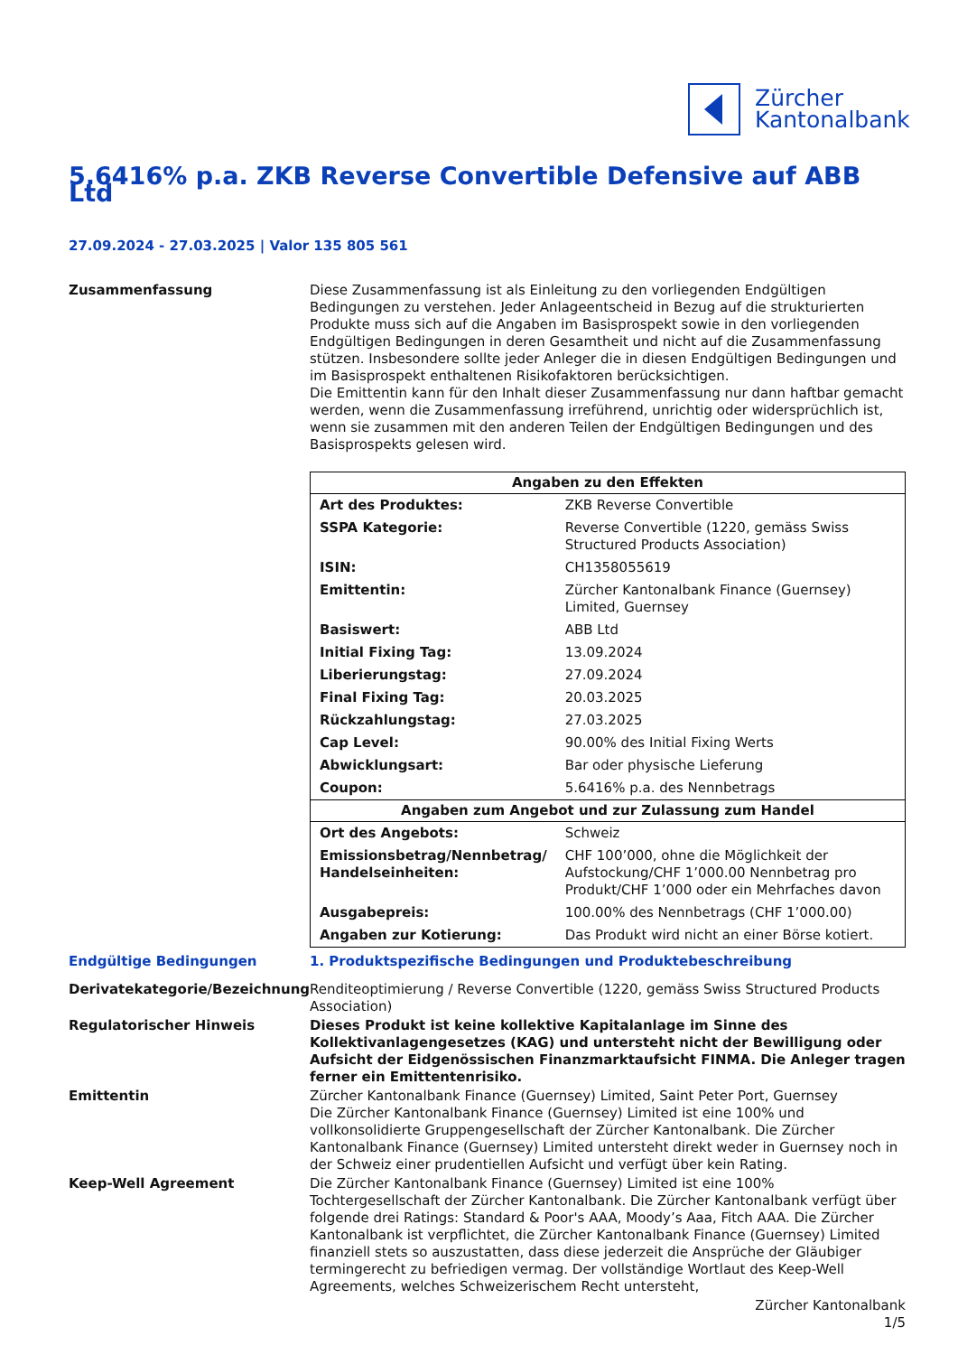Zürcher
Kantonalbank
5.6416% p.a. ZKB Reverse Convertible Defensive auf ABB Ltd
27.09.2024 - 27.03.2025 | Valor 135 805 561
Zusammenfassung Diese Zusammenfassung ist als Einleitung zu den vorliegenden Endgültigen Bedingungen zu verstehen. Jeder Anlageentscheid in Bezug auf die strukturierten Produkte muss sich auf die Angaben im Basisprospekt sowie in den vorliegenden Endgültigen Bedingungen in deren Gesamtheit und nicht auf die Zusammenfassung stützen. Insbesondere sollte jeder Anleger die in diesen Endgültigen Bedingungen und im Basisprospekt enthaltenen Risikofaktoren berücksichtigen.
Die Emittentin kann für den Inhalt dieser Zusammenfassung nur dann haftbar gemacht werden, wenn die Zusammenfassung irreführend, unrichtig oder widersprüchlich ist, wenn sie zusammen mit den anderen Teilen der Endgültigen Bedingungen und des Basisprospekts gelesen wird.
| Angaben zu den Effekten | |
| --- | --- |
| Art des Produktes: | ZKB Reverse Convertible |
| SSPA Kategorie: | Reverse Convertible (1220, gemäss Swiss Structured Products Association) |
| ISIN: | CH1358055619 |
| Emittentin: | Zürcher Kantonalbank Finance (Guernsey) Limited, Guernsey |
| Basiswert: | ABB Ltd |
| Initial Fixing Tag: | 13.09.2024 |
| Liberierungstag: | 27.09.2024 |
| Final Fixing Tag: | 20.03.2025 |
| Rückzahlungstag: | 27.03.2025 |
| Cap Level: | 90.00% des Initial Fixing Werts |
| Abwicklungsart: | Bar oder physische Lieferung |
| Coupon: | 5.6416% p.a. des Nennbetrags |
| Angaben zum Angebot und zur Zulassung zum Handel | |
| Ort des Angebots: | Schweiz |
| Emissionsbetrag/Nennbetrag/ Handelseinheiten: | CHF 100’000, ohne die Möglichkeit der Aufstockung/CHF 1’000.00 Nennbetrag pro Produkt/CHF 1’000 oder ein Mehrfaches davon |
| Ausgabepreis: | 100.00% des Nennbetrags (CHF 1’000.00) |
| Angaben zur Kotierung: | Das Produkt wird nicht an einer Börse kotiert. |
Endgültige Bedingungen 1. Produktspezifische Bedingungen und Produktebeschreibung
Derivatekategorie/Bezeichnung Renditeoptimierung / Reverse Convertible (1220, gemäss Swiss Structured Products Association)
Regulatorischer Hinweis Dieses Produkt ist keine kollektive Kapitalanlage im Sinne des Kollektivanlagengesetzes (KAG) und untersteht nicht der Bewilligung oder Aufsicht der Eidgenössischen Finanzmarktaufsicht FINMA. Die Anleger tragen ferner ein Emittentenrisiko.
Emittentin Zürcher Kantonalbank Finance (Guernsey) Limited, Saint Peter Port, Guernsey
Die Zürcher Kantonalbank Finance (Guernsey) Limited ist eine 100% und vollkonsolidierte Gruppengesellschaft der Zürcher Kantonalbank. Die Zürcher Kantonalbank Finance (Guernsey) Limited untersteht direkt weder in Guernsey noch in der Schweiz einer prudentiellen Aufsicht und verfügt über kein Rating.
Keep-Well Agreement Die Zürcher Kantonalbank Finance (Guernsey) Limited ist eine 100% Tochtergesellschaft der Zürcher Kantonalbank. Die Zürcher Kantonalbank verfügt über folgende drei Ratings: Standard & Poor's AAA, Moody’s Aaa, Fitch AAA. Die Zürcher Kantonalbank ist verpflichtet, die Zürcher Kantonalbank Finance (Guernsey) Limited finanziell stets so auszustatten, dass diese jederzeit die Ansprüche der Gläubiger termingerecht zu befriedigen vermag. Der vollständige Wortlaut des Keep-Well Agreements, welches Schweizerischem Recht untersteht,
Zürcher Kantonalbank
1/5